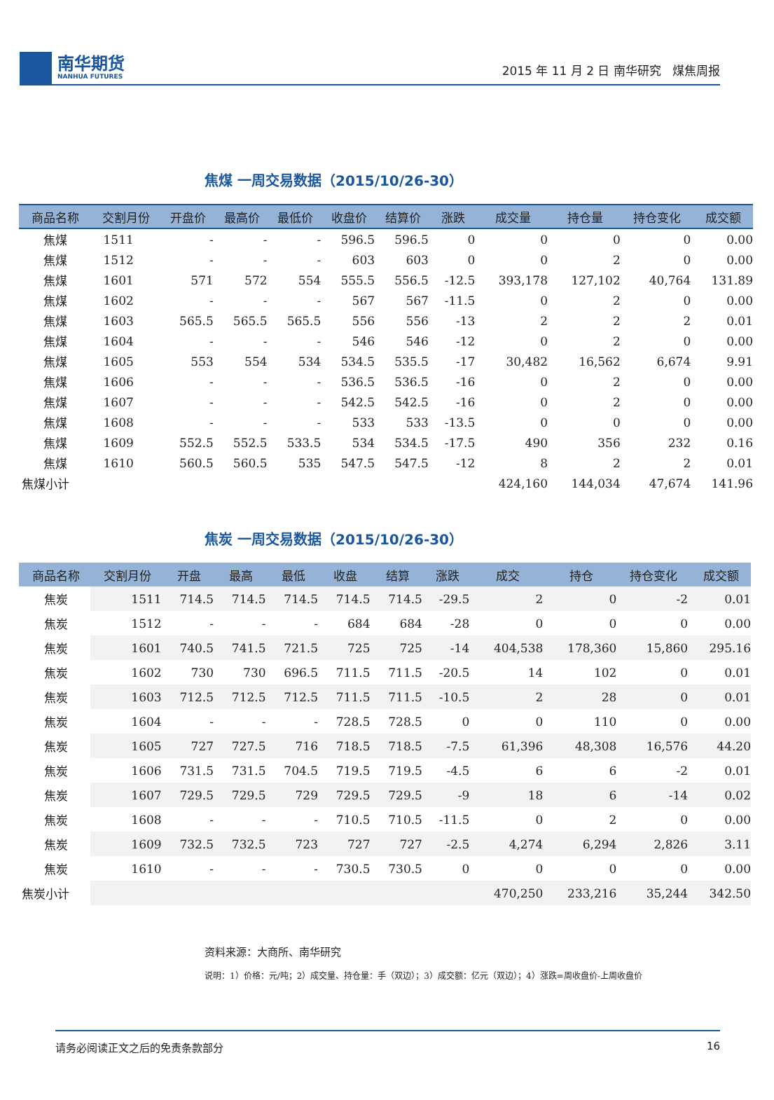南华期货
NANHUA FUTURES
2015 年 11 月 2 日 南华研究 煤焦周报
焦煤 一周交易数据（2015/10/26-30）
| 商品名称 | 交割月份 | 开盘价 | 最高价 | 最低价 | 收盘价 | 结算价 | 涨跌 | 成交量 | 持仓量 | 持仓变化 | 成交额 |
| --- | --- | --- | --- | --- | --- | --- | --- | --- | --- | --- | --- |
| 焦煤 | 1511 | - | - | - | 596.5 | 596.5 | 0 | 0 | 0 | 0 | 0.00 |
| 焦煤 | 1512 | - | - | - | 603 | 603 | 0 | 0 | 2 | 0 | 0.00 |
| 焦煤 | 1601 | 571 | 572 | 554 | 555.5 | 556.5 | -12.5 | 393,178 | 127,102 | 40,764 | 131.89 |
| 焦煤 | 1602 | - | - | - | 567 | 567 | -11.5 | 0 | 2 | 0 | 0.00 |
| 焦煤 | 1603 | 565.5 | 565.5 | 565.5 | 556 | 556 | -13 | 2 | 2 | 2 | 0.01 |
| 焦煤 | 1604 | - | - | - | 546 | 546 | -12 | 0 | 2 | 0 | 0.00 |
| 焦煤 | 1605 | 553 | 554 | 534 | 534.5 | 535.5 | -17 | 30,482 | 16,562 | 6,674 | 9.91 |
| 焦煤 | 1606 | - | - | - | 536.5 | 536.5 | -16 | 0 | 2 | 0 | 0.00 |
| 焦煤 | 1607 | - | - | - | 542.5 | 542.5 | -16 | 0 | 2 | 0 | 0.00 |
| 焦煤 | 1608 | - | - | - | 533 | 533 | -13.5 | 0 | 0 | 0 | 0.00 |
| 焦煤 | 1609 | 552.5 | 552.5 | 533.5 | 534 | 534.5 | -17.5 | 490 | 356 | 232 | 0.16 |
| 焦煤 | 1610 | 560.5 | 560.5 | 535 | 547.5 | 547.5 | -12 | 8 | 2 | 2 | 0.01 |
| 焦煤小计 | | | | | | | | 424,160 | 144,034 | 47,674 | 141.96 |
焦炭 一周交易数据（2015/10/26-30）
| 商品名称 | 交割月份 | 开盘 | 最高 | 最低 | 收盘 | 结算 | 涨跌 | 成交 | 持仓 | 持仓变化 | 成交额 |
| --- | --- | --- | --- | --- | --- | --- | --- | --- | --- | --- | --- |
| 焦炭 | 1511 | 714.5 | 714.5 | 714.5 | 714.5 | 714.5 | -29.5 | 2 | 0 | -2 | 0.01 |
| 焦炭 | 1512 | - | - | - | 684 | 684 | -28 | 0 | 0 | 0 | 0.00 |
| 焦炭 | 1601 | 740.5 | 741.5 | 721.5 | 725 | 725 | -14 | 404,538 | 178,360 | 15,860 | 295.16 |
| 焦炭 | 1602 | 730 | 730 | 696.5 | 711.5 | 711.5 | -20.5 | 14 | 102 | 0 | 0.01 |
| 焦炭 | 1603 | 712.5 | 712.5 | 712.5 | 711.5 | 711.5 | -10.5 | 2 | 28 | 0 | 0.01 |
| 焦炭 | 1604 | - | - | - | 728.5 | 728.5 | 0 | 0 | 110 | 0 | 0.00 |
| 焦炭 | 1605 | 727 | 727.5 | 716 | 718.5 | 718.5 | -7.5 | 61,396 | 48,308 | 16,576 | 44.20 |
| 焦炭 | 1606 | 731.5 | 731.5 | 704.5 | 719.5 | 719.5 | -4.5 | 6 | 6 | -2 | 0.01 |
| 焦炭 | 1607 | 729.5 | 729.5 | 729 | 729.5 | 729.5 | -9 | 18 | 6 | -14 | 0.02 |
| 焦炭 | 1608 | - | - | - | 710.5 | 710.5 | -11.5 | 0 | 2 | 0 | 0.00 |
| 焦炭 | 1609 | 732.5 | 732.5 | 723 | 727 | 727 | -2.5 | 4,274 | 6,294 | 2,826 | 3.11 |
| 焦炭 | 1610 | - | - | - | 730.5 | 730.5 | 0 | 0 | 0 | 0 | 0.00 |
| 焦炭小计 | | | | | | | | 470,250 | 233,216 | 35,244 | 342.50 |
资料来源：大商所、南华研究
说明：1）价格：元/吨；2）成交量、持仓量：手（双边）；3）成交额：亿元（双边）；4）涨跌=周收盘价-上周收盘价
请务必阅读正文之后的免责条款部分 16